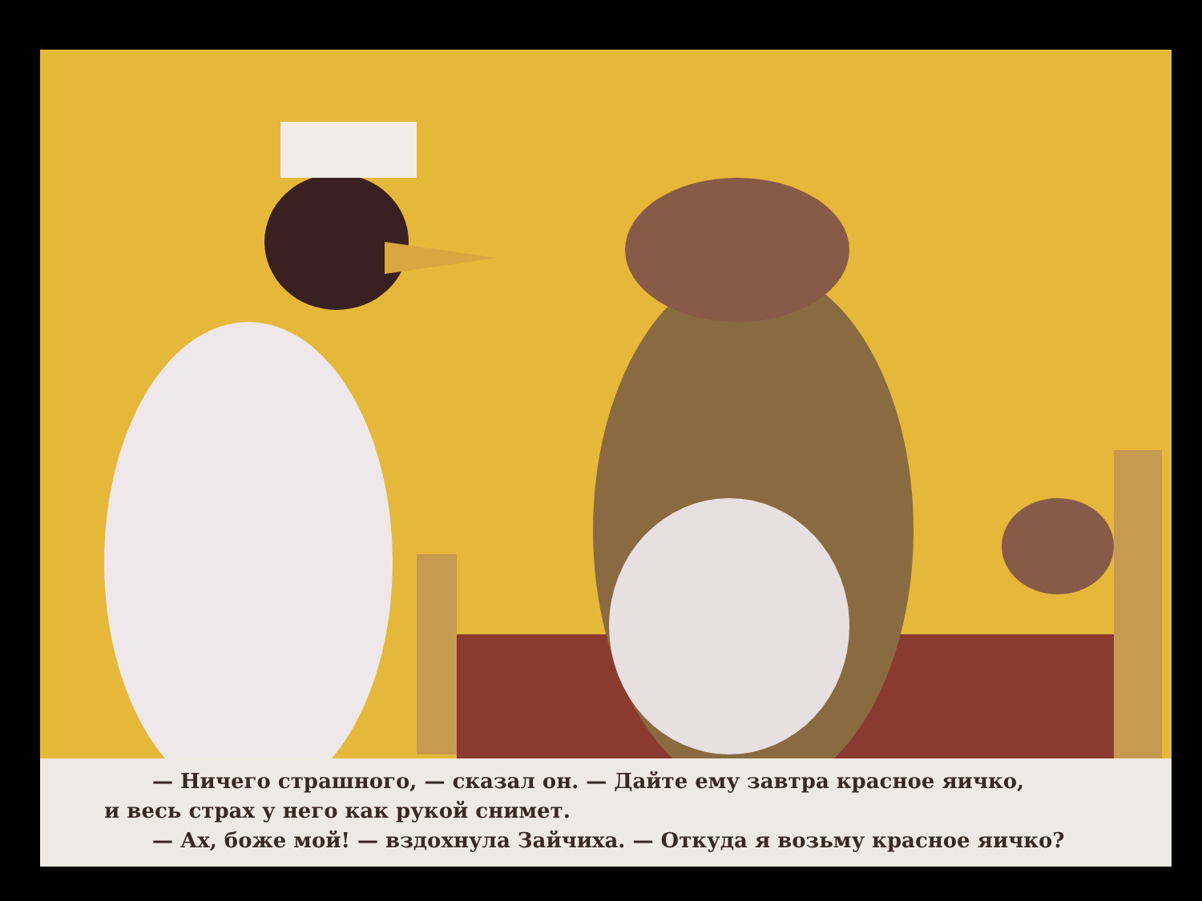— Ничего страшного, — сказал он. — Дайте ему завтра красное яичко,
и весь страх у него как рукой снимет.
— Ах, боже мой! — вздохнула Зайчиха. — Откуда я возьму красное яичко?